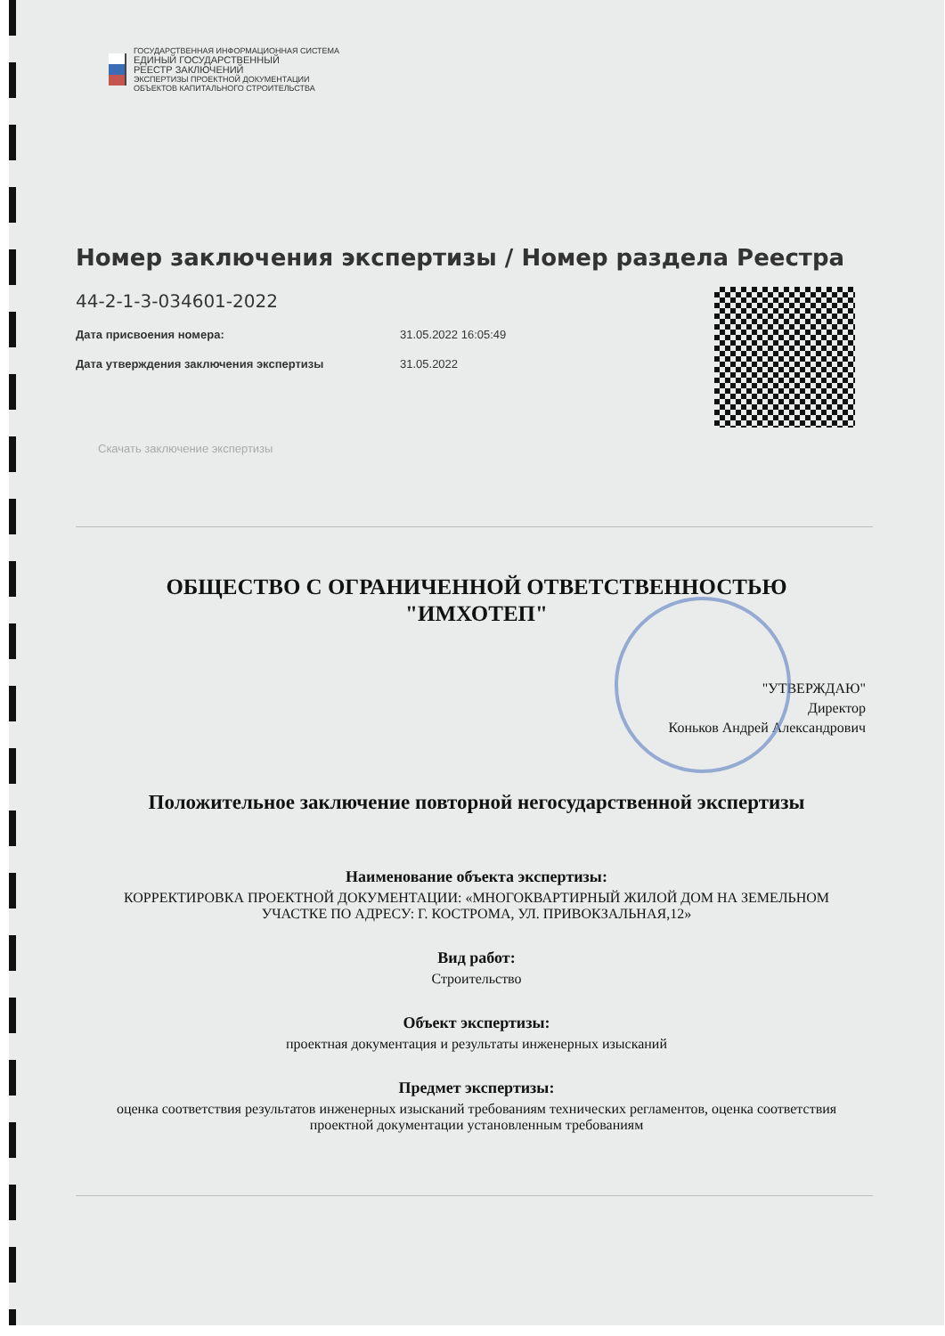ГОСУДАРСТВЕННАЯ ИНФОРМАЦИОННАЯ СИСТЕМА
ЕДИНЫЙ ГОСУДАРСТВЕННЫЙ
РЕЕСТР ЗАКЛЮЧЕНИЙ
ЭКСПЕРТИЗЫ ПРОЕКТНОЙ ДОКУМЕНТАЦИИ
ОБЪЕКТОВ КАПИТАЛЬНОГО СТРОИТЕЛЬСТВА
Номер заключения экспертизы / Номер раздела Реестра
44-2-1-3-034601-2022
Дата присвоения номера: 31.05.2022 16:05:49
Дата утверждения заключения экспертизы 31.05.2022
Скачать заключение экспертизы
ОБЩЕСТВО С ОГРАНИЧЕННОЙ ОТВЕТСТВЕННОСТЬЮ
"ИМХОТЕП"
"УТВЕРЖДАЮ"
Директор
Коньков Андрей Александрович
Положительное заключение повторной негосударственной экспертизы
Наименование объекта экспертизы:
КОРРЕКТИРОВКА ПРОЕКТНОЙ ДОКУМЕНТАЦИИ: «МНОГОКВАРТИРНЫЙ ЖИЛОЙ ДОМ НА ЗЕМЕЛЬНОМ
УЧАСТКЕ ПО АДРЕСУ: Г. КОСТРОМА, УЛ. ПРИВОКЗАЛЬНАЯ,12»
Вид работ:
Строительство
Объект экспертизы:
проектная документация и результаты инженерных изысканий
Предмет экспертизы:
оценка соответствия результатов инженерных изысканий требованиям технических регламентов, оценка соответствия
проектной документации установленным требованиям